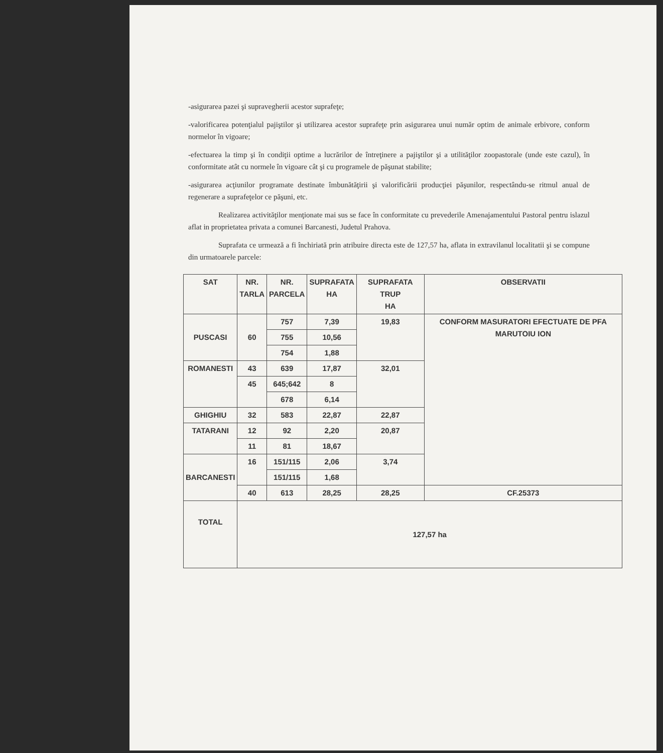-asigurarea pazei şi supravegherii acestor suprafeţe;
-valorificarea potenţialul pajiştilor şi utilizarea acestor suprafeţe prin asigurarea unui număr optim de animale erbivore, conform normelor în vigoare;
-efectuarea la timp şi în condiţii optime a lucrărilor de întreţinere a pajiştilor şi a utilităţilor zoopastorale (unde este cazul), în conformitate atât cu normele în vigoare cât şi cu programele de păşunat stabilite;
-asigurarea acţiunilor programate destinate îmbunătăţirii şi valorificării producţiei păşunilor, respectându-se ritmul anual de regenerare a suprafeţelor ce păşuni, etc.
Realizarea activităţilor menţionate mai sus se face în conformitate cu prevederile Amenajamentului Pastoral pentru islazul aflat in proprietatea privata a comunei Barcanesti, Judetul Prahova.
Suprafata ce urmează a fi închiriată prin atribuire directa este de 127,57 ha, aflata in extravilanul localitatii şi se compune din urmatoarele parcele:
| SAT | NR. TARLA | NR. PARCELA | SUPRAFATA HA | SUPRAFATA TRUP HA | OBSERVATII |
| --- | --- | --- | --- | --- | --- |
| PUSCASI | 60 | 757 | 7,39 | 19,83 | CONFORM MASURATORI EFECTUATE DE PFA MARUTOIU ION |
| | | 755 | 10,56 | | |
| | | 754 | 1,88 | | |
| ROMANESTI | 43 | 639 | 17,87 | 32,01 | |
| | 45 | 645;642 | 8 | | |
| | | 678 | 6,14 | | |
| GHIGHIU | 32 | 583 | 22,87 | 22,87 | |
| TATARANI | 12 | 92 | 2,20 | 20,87 | |
| | 11 | 81 | 18,67 | | |
| BARCANESTI | 16 | 151/115 | 2,06 | 3,74 | |
| | | 151/115 | 1,68 | | |
| | 40 | 613 | 28,25 | 28,25 | CF.25373 |
| TOTAL | 127,57 ha | | | | |